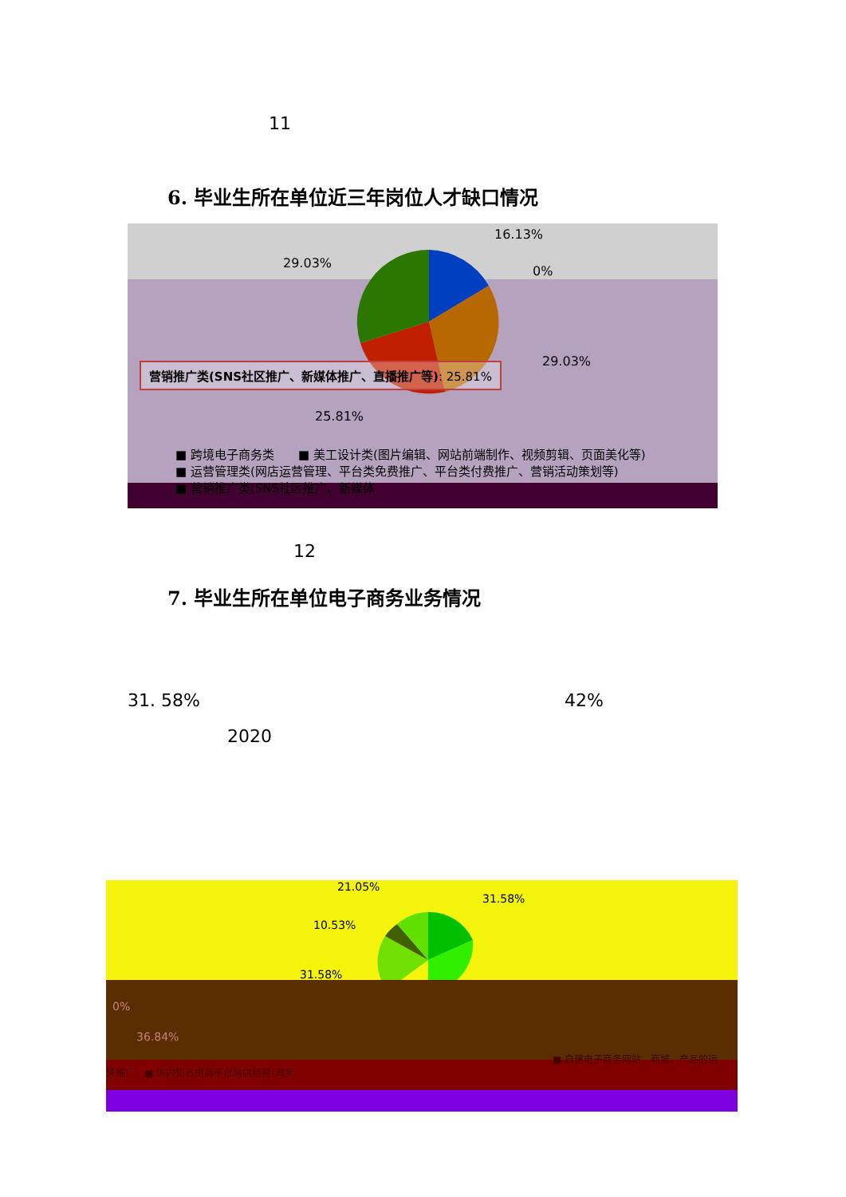11
6. 毕业生所在单位近三年岗位人才缺口情况
16.13%
29.03%
0%
29.03%
营销推广类(SNS社区推广、新媒体推广、直播推广等): 25.81%
25.81%
■ 跨境电子商务类　　■ 美工设计类(图片编辑、网站前端制作、视频剪辑、页面美化等)
■ 运营管理类(网店运营管理、平台类免费推广、平台类付费推广、营销活动策划等)
■ 营销推广类(SNS社区推广、新媒体
12
7. 毕业生所在单位电子商务业务情况
31. 58% 42%
2020
21.05%
31.58%
10.53%
31.58%
0%
36.84%
营推广　■ 国内知名电商平台网店经营(淘宝
■ 自建电子商务网站、商城、产品的运